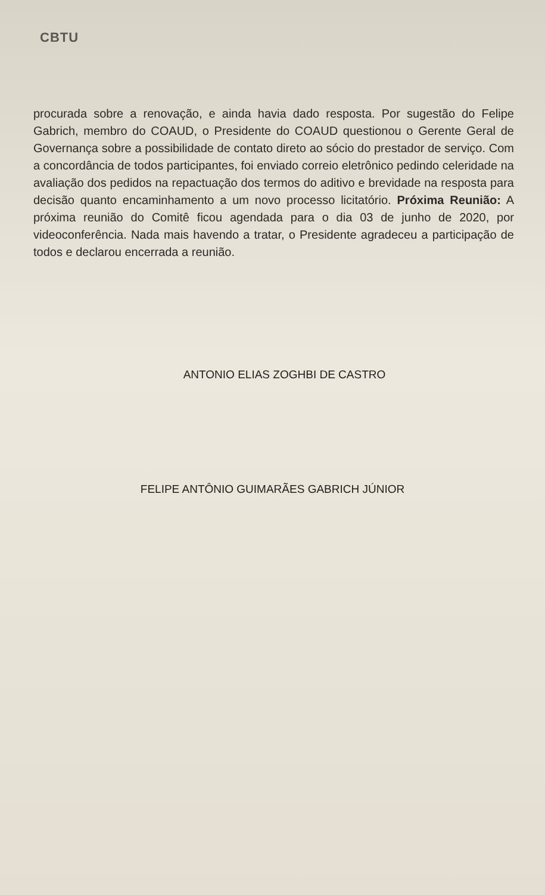CBTU
procurada sobre a renovação, e ainda havia dado resposta. Por sugestão do Felipe Gabrich, membro do COAUD, o Presidente do COAUD questionou o Gerente Geral de Governança sobre a possibilidade de contato direto ao sócio do prestador de serviço. Com a concordância de todos participantes, foi enviado correio eletrônico pedindo celeridade na avaliação dos pedidos na repactuação dos termos do aditivo e brevidade na resposta para decisão quanto encaminhamento a um novo processo licitatório. Próxima Reunião: A próxima reunião do Comitê ficou agendada para o dia 03 de junho de 2020, por videoconferência. Nada mais havendo a tratar, o Presidente agradeceu a participação de todos e declarou encerrada a reunião.
ANTONIO ELIAS ZOGHBI DE CASTRO
FELIPE ANTÔNIO GUIMARÃES GABRICH JÚNIOR